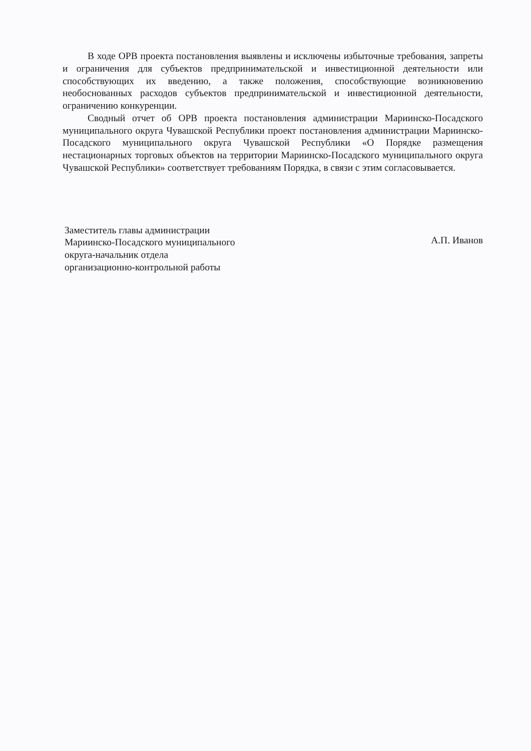В ходе ОРВ проекта постановления выявлены и исключены избыточные требования, запреты и ограничения для субъектов предпринимательской и инвестиционной деятельности или способствующих их введению, а также положения, способствующие возникновению необоснованных расходов субъектов предпринимательской и инвестиционной деятельности, ограничению конкуренции.
Сводный отчет об ОРВ проекта постановления администрации Мариинско-Посадского муниципального округа Чувашской Республики проект постановления администрации Мариинско-Посадского муниципального округа Чувашской Республики «О Порядке размещения нестационарных торговых объектов на территории Мариинско-Посадского муниципального округа Чувашской Республики» соответствует требованиям Порядка, в связи с этим согласовывается.
Заместитель главы администрации
Мариинско-Посадского муниципального
округа-начальник отдела
организационно-контрольной работы
А.П. Иванов